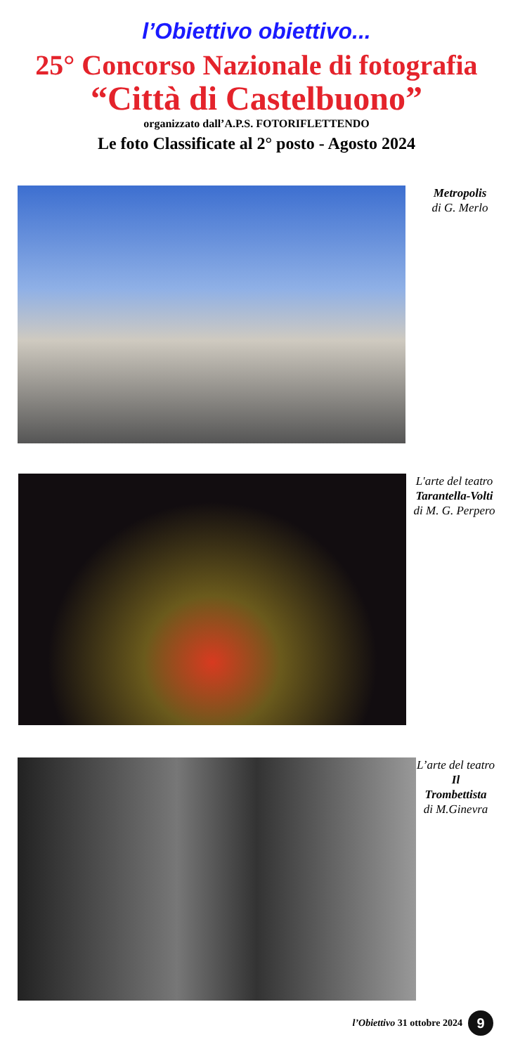l’Obiettivo obiettivo...
25° Concorso Nazionale di fotografia
“Città di Castelbuono”
organizzato dall’A.P.S. FOTORIFLETTENDO
Le foto Classificate al 2° posto - Agosto 2024
Metropolis
di G. Merlo
L'arte del teatro
Tarantella-Volti
di M. G. Perpero
L’arte del teatro
Il
Trombettista
di M.Ginevra
l’Obiettivo 31 ottobre 2024
9